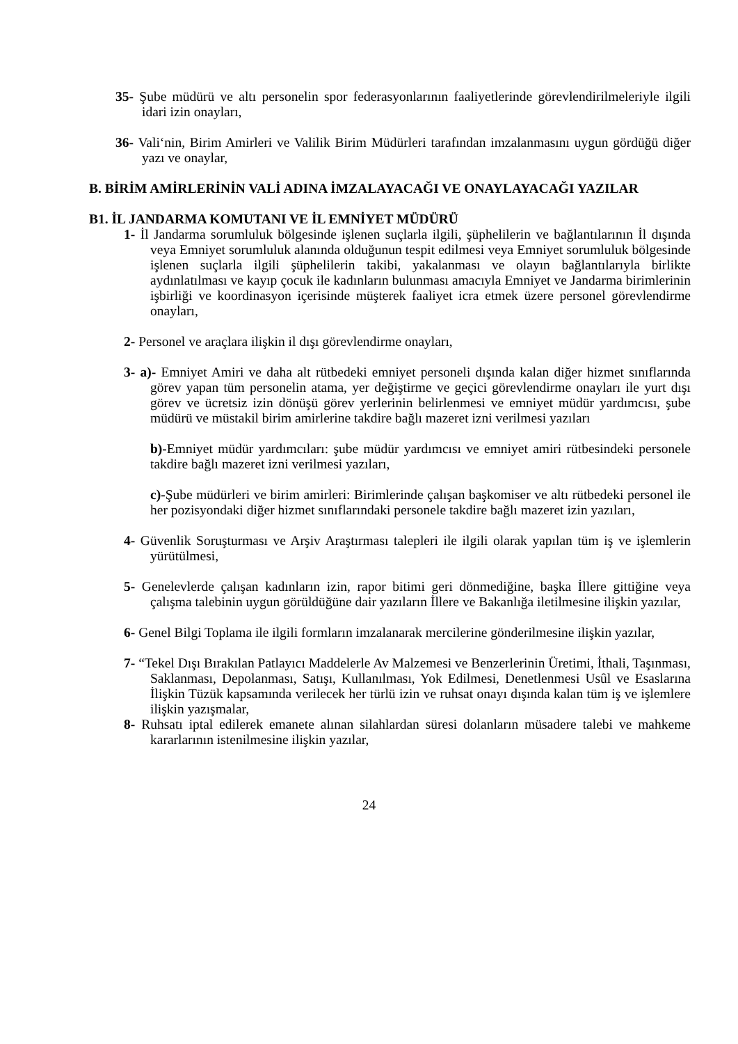35- Şube müdürü ve altı personelin spor federasyonlarının faaliyetlerinde görevlendirilmeleriyle ilgili idari izin onayları,
36- Vali‘nin, Birim Amirleri ve Valilik Birim Müdürleri tarafından imzalanmasını uygun gördüğü diğer yazı ve onaylar,
B. BİRİM AMİRLERİNİN VALİ ADINA İMZALAYACAĞI VE ONAYLAYACAĞI YAZILAR
B1. İL JANDARMA KOMUTANI VE İL EMNİYET MÜDÜRÜ
1- İl Jandarma sorumluluk bölgesinde işlenen suçlarla ilgili, şüphelilerin ve bağlantılarının İl dışında veya Emniyet sorumluluk alanında olduğunun tespit edilmesi veya Emniyet sorumluluk bölgesinde işlenen suçlarla ilgili şüphelilerin takibi, yakalanması ve olayın bağlantılarıyla birlikte aydınlatılması ve kayıp çocuk ile kadınların bulunması amacıyla Emniyet ve Jandarma birimlerinin işbirliği ve koordinasyon içerisinde müşterek faaliyet icra etmek üzere personel görevlendirme onayları,
2- Personel ve araçlara ilişkin il dışı görevlendirme onayları,
3- a)- Emniyet Amiri ve daha alt rütbedeki emniyet personeli dışında kalan diğer hizmet sınıflarında görev yapan tüm personelin atama, yer değiştirme ve geçici görevlendirme onayları ile yurt dışı görev ve ücretsiz izin dönüşü görev yerlerinin belirlenmesi ve emniyet müdür yardımcısı, şube müdürü ve müstakil birim amirlerine takdire bağlı mazeret izni verilmesi yazıları
b)-Emniyet müdür yardımcıları: şube müdür yardımcısı ve emniyet amiri rütbesindeki personele takdire bağlı mazeret izni verilmesi yazıları,
c)-Şube müdürleri ve birim amirleri: Birimlerinde çalışan başkomiser ve altı rütbedeki personel ile her pozisyondaki diğer hizmet sınıflarındaki personele takdire bağlı mazeret izin yazıları,
4- Güvenlik Soruşturması ve Arşiv Araştırması talepleri ile ilgili olarak yapılan tüm iş ve işlemlerin yürütülmesi,
5- Genelevlerde çalışan kadınların izin, rapor bitimi geri dönmediğine, başka İllere gittiğine veya çalışma talebinin uygun görüldüğüne dair yazıların İllere ve Bakanlığa iletilmesine ilişkin yazılar,
6- Genel Bilgi Toplama ile ilgili formların imzalanarak mercilerine gönderilmesine ilişkin yazılar,
7- “Tekel Dışı Bırakılan Patlayıcı Maddelerle Av Malzemesi ve Benzerlerinin Üretimi, İthali, Taşınması, Saklanması, Depolanması, Satışı, Kullanılması, Yok Edilmesi, Denetlenmesi Usûl ve Esaslarına İlişkin Tüzük kapsamında verilecek her türlü izin ve ruhsat onayı dışında kalan tüm iş ve işlemlere ilişkin yazışmalar,
8- Ruhsatı iptal edilerek emanete alınan silahlardan süresi dolanların müsadere talebi ve mahkeme kararlarının istenilmesine ilişkin yazılar,
24